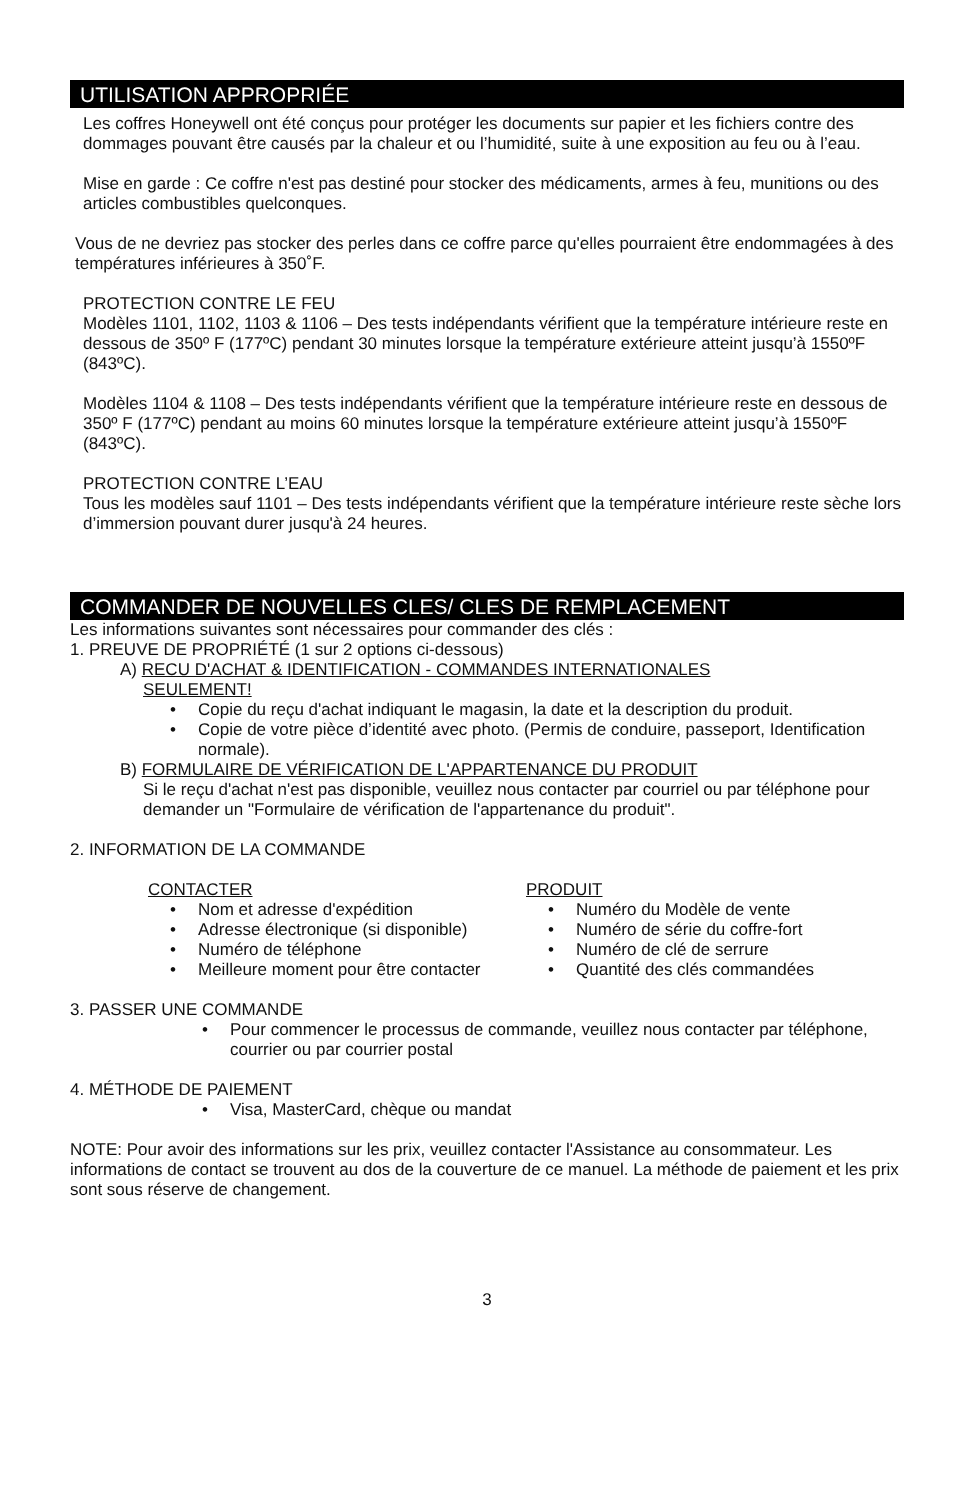UTILISATION APPROPRIÉE
Les coffres Honeywell ont été conçus pour protéger les documents sur papier et les fichiers contre des dommages pouvant être causés par la chaleur et ou l’humidité, suite à une exposition au feu ou à l’eau.
Mise en garde : Ce coffre n'est pas destiné pour stocker des médicaments, armes à feu, munitions ou des articles combustibles quelconques.
Vous de ne devriez pas stocker des perles dans ce coffre parce qu'elles pourraient être endommagées à des températures inférieures à 350˚F.
PROTECTION CONTRE LE FEU
Modèles 1101, 1102, 1103 & 1106 – Des tests indépendants vérifient que la température intérieure reste en dessous de 350º F (177ºC) pendant 30 minutes lorsque la température extérieure atteint jusqu’à 1550ºF (843ºC).
Modèles 1104 & 1108 – Des tests indépendants vérifient que la température intérieure reste en dessous de 350º F (177ºC) pendant au moins 60 minutes lorsque la température extérieure atteint jusqu’à 1550ºF (843ºC).
PROTECTION CONTRE L’EAU
Tous les modèles sauf 1101 – Des tests indépendants vérifient que la température intérieure reste sèche lors d’immersion pouvant durer jusqu'à 24 heures.
COMMANDER DE NOUVELLES CLES/ CLES DE REMPLACEMENT
Les informations suivantes sont nécessaires pour commander des clés :
1. PREUVE DE PROPRIÉTÉ (1 sur 2 options ci-dessous)
A) RECU D'ACHAT & IDENTIFICATION - COMMANDES INTERNATIONALES
SEULEMENT!
• Copie du reçu d'achat indiquant le magasin, la date et la description du produit.
• Copie de votre pièce d’identité avec photo. (Permis de conduire, passeport, Identification normale).
B) FORMULAIRE DE VÉRIFICATION DE L'APPARTENANCE DU PRODUIT
Si le reçu d'achat n'est pas disponible, veuillez nous contacter par courriel ou par téléphone pour demander un "Formulaire de vérification de l'appartenance du produit".
2. INFORMATION DE LA COMMANDE
CONTACTER
• Nom et adresse d'expédition
• Adresse électronique (si disponible)
• Numéro de téléphone
• Meilleure moment pour être contacter
PRODUIT
• Numéro du Modèle de vente
• Numéro de série du coffre-fort
• Numéro de clé de serrure
• Quantité des clés commandées
3. PASSER UNE COMMANDE
• Pour commencer le processus de commande, veuillez nous contacter par téléphone, courrier ou par courrier postal
4. MÉTHODE DE PAIEMENT
• Visa, MasterCard, chèque ou mandat
NOTE: Pour avoir des informations sur les prix, veuillez contacter l'Assistance au consommateur. Les informations de contact se trouvent au dos de la couverture de ce manuel. La méthode de paiement et les prix sont sous réserve de changement.
3